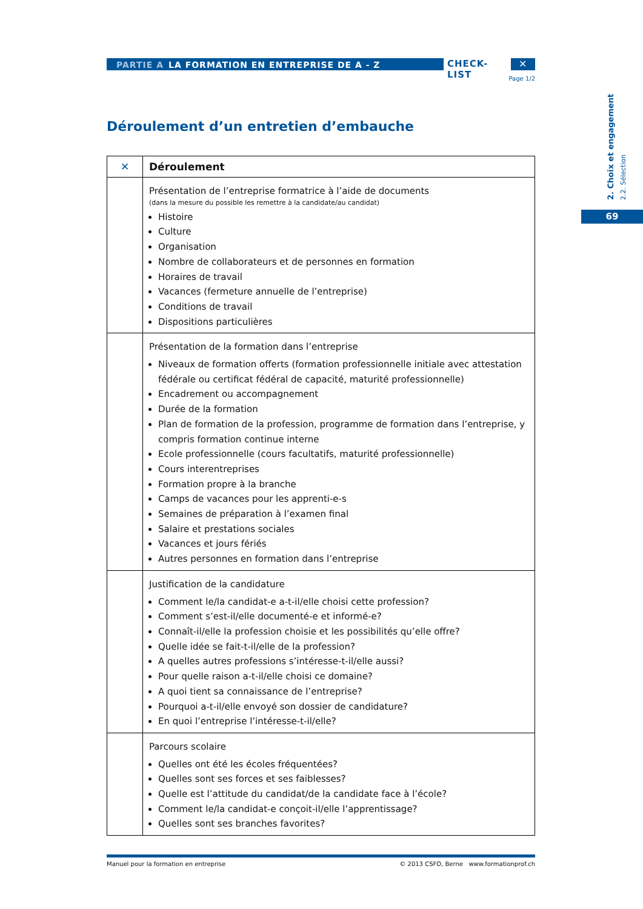PARTIE A LA FORMATION EN ENTREPRISE DE A - Z
CHECK-LIST ✕
Page 1/2
2. Choix et engagement
2.2. Sélection
69
Déroulement d’un entretien d’embauche
| ✕ | Déroulement |
| --- | --- |
| | Présentation de l’entreprise formatrice à l’aide de documents (dans la mesure du possible les remettre à la candidate/au candidat) Histoire Culture Organisation Nombre de collaborateurs et de personnes en formation Horaires de travail Vacances (fermeture annuelle de l’entreprise) Conditions de travail Dispositions particulières |
| | Présentation de la formation dans l’entreprise Niveaux de formation offerts (formation professionnelle initiale avec attestation fédérale ou certificat fédéral de capacité, maturité professionnelle) Encadrement ou accompagnement Durée de la formation Plan de formation de la profession, programme de formation dans l’entreprise, y compris formation continue interne Ecole professionnelle (cours facultatifs, maturité professionnelle) Cours interentreprises Formation propre à la branche Camps de vacances pour les apprenti-e-s Semaines de préparation à l’examen final Salaire et prestations sociales Vacances et jours fériés Autres personnes en formation dans l’entreprise |
| | Justification de la candidature Comment le/la candidat-e a-t-il/elle choisi cette profession? Comment s’est-il/elle documenté-e et informé-e? Connaît-il/elle la profession choisie et les possibilités qu’elle offre? Quelle idée se fait-t-il/elle de la profession? A quelles autres professions s’intéresse-t-il/elle aussi? Pour quelle raison a-t-il/elle choisi ce domaine? A quoi tient sa connaissance de l’entreprise? Pourquoi a-t-il/elle envoyé son dossier de candidature? En quoi l’entreprise l’intéresse-t-il/elle? |
| | Parcours scolaire Quelles ont été les écoles fréquentées? Quelles sont ses forces et ses faiblesses? Quelle est l’attitude du candidat/de la candidate face à l’école? Comment le/la candidat-e conçoit-il/elle l’apprentissage? Quelles sont ses branches favorites? |
Manuel pour la formation en entreprise © 2013 CSFO, Berne www.formationprof.ch